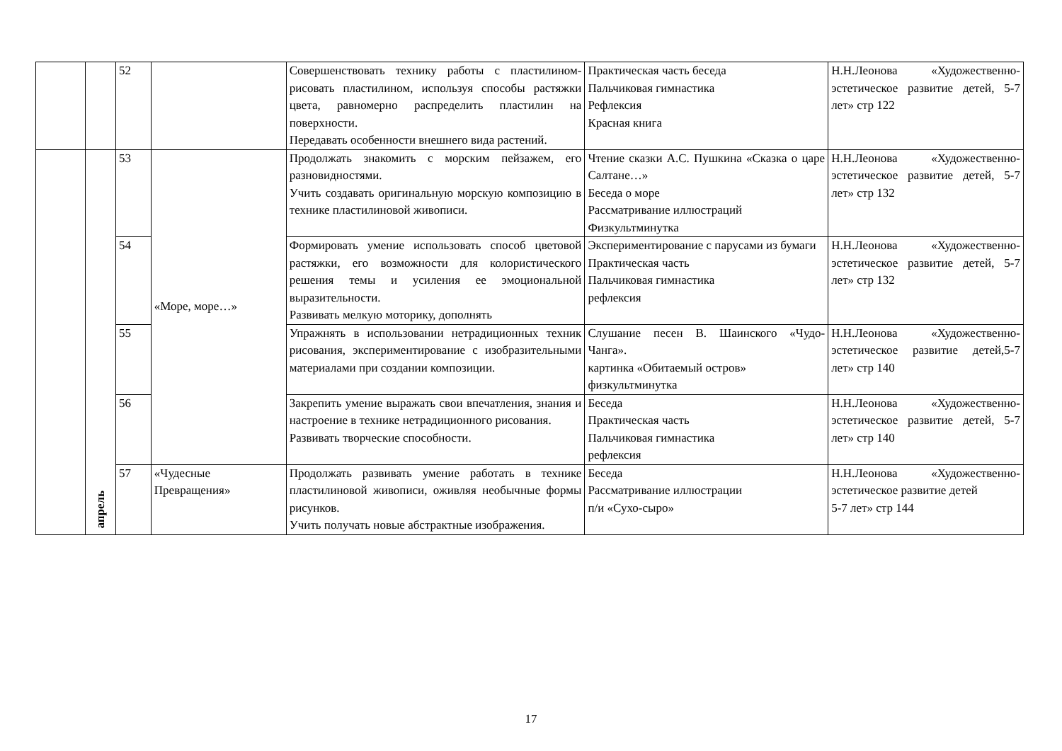| | | 52 | | Совершенствовать технику работы с пластилином- рисовать пластилином, используя способы растяжки цвета, равномерно распределить пластилин на поверхности. Передавать особенности внешнего вида растений. | Практическая часть беседа Пальчиковая гимнастика Рефлексия Красная книга | Н.Н.Леонова «Художественно-эстетическое развитие детей, 5-7 лет» стр 122 |
| | апрель | 53 | «Море, море…» | Продолжать знакомить с морским пейзажем, его разновидностями. Учить создавать оригинальную морскую композицию в технике пластилиновой живописи. | Чтение сказки А.С. Пушкина «Сказка о царе Салтане…» Беседа о море Рассматривание иллюстраций Физкультминутка | Н.Н.Леонова «Художественно-эстетическое развитие детей, 5-7 лет» стр 132 |
| | | 54 | | Формировать умение использовать способ цветовой растяжки, его возможности для колористического решения темы и усиления ее эмоциональной выразительности. Развивать мелкую моторику, дополнять | Экспериментирование с парусами из бумаги Практическая часть Пальчиковая гимнастика рефлексия | Н.Н.Леонова «Художественно-эстетическое развитие детей, 5-7 лет» стр 132 |
| | | 55 | | Упражнять в использовании нетрадиционных техник рисования, экспериментирование с изобразительными материалами при создании композиции. | Слушание песен В. Шаинского «Чудо-Чанга». картинка «Обитаемый остров» физкультминутка | Н.Н.Леонова «Художественно-эстетическое развитие детей,5-7 лет» стр 140 |
| | | 56 | | Закрепить умение выражать свои впечатления, знания и настроение в технике нетрадиционного рисования. Развивать творческие способности. | Беседа Практическая часть Пальчиковая гимнастика рефлексия | Н.Н.Леонова «Художественно-эстетическое развитие детей, 5-7 лет» стр 140 |
| | | 57 | «Чудесные Превращения» | Продолжать развивать умение работать в технике пластилиновой живописи, оживляя необычные формы рисунков. Учить получать новые абстрактные изображения. | Беседа Рассматривание иллюстрации п/и «Сухо-сыро» | Н.Н.Леонова «Художественно-эстетическое развитие детей 5-7 лет» стр 144 |
17